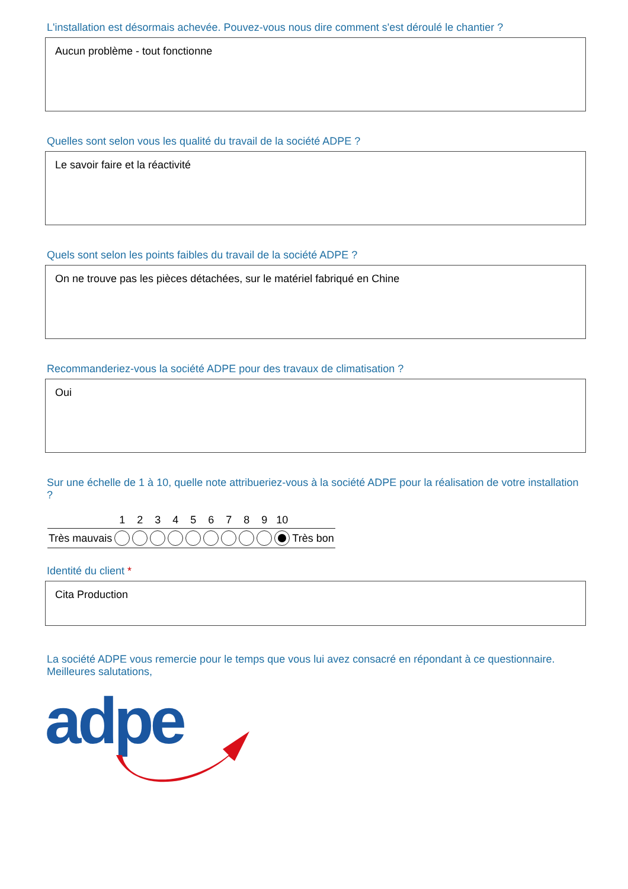L'installation est désormais achevée. Pouvez-vous nous dire comment s'est déroulé le chantier ?
Aucun problème - tout fonctionne
Quelles sont selon vous les qualité du travail de la société ADPE ?
Le savoir faire et la réactivité
Quels sont selon les points faibles du travail de la société ADPE ?
On ne trouve pas les pièces détachées, sur le matériel fabriqué en Chine
Recommanderiez-vous la société ADPE pour des travaux de climatisation ?
Oui
Sur une échelle de 1 à 10, quelle note attribueriez-vous à la société ADPE pour la réalisation de votre installation ?
| | 1 | 2 | 3 | 4 | 5 | 6 | 7 | 8 | 9 | 10 | |
| --- | --- | --- | --- | --- | --- | --- | --- | --- | --- | --- | --- |
| Très mauvais | | | | | | | | | | | Très bon |
Identité du client *
Cita Production
La société ADPE vous remercie pour le temps que vous lui avez consacré en répondant à ce questionnaire.
Meilleures salutations,
adpe